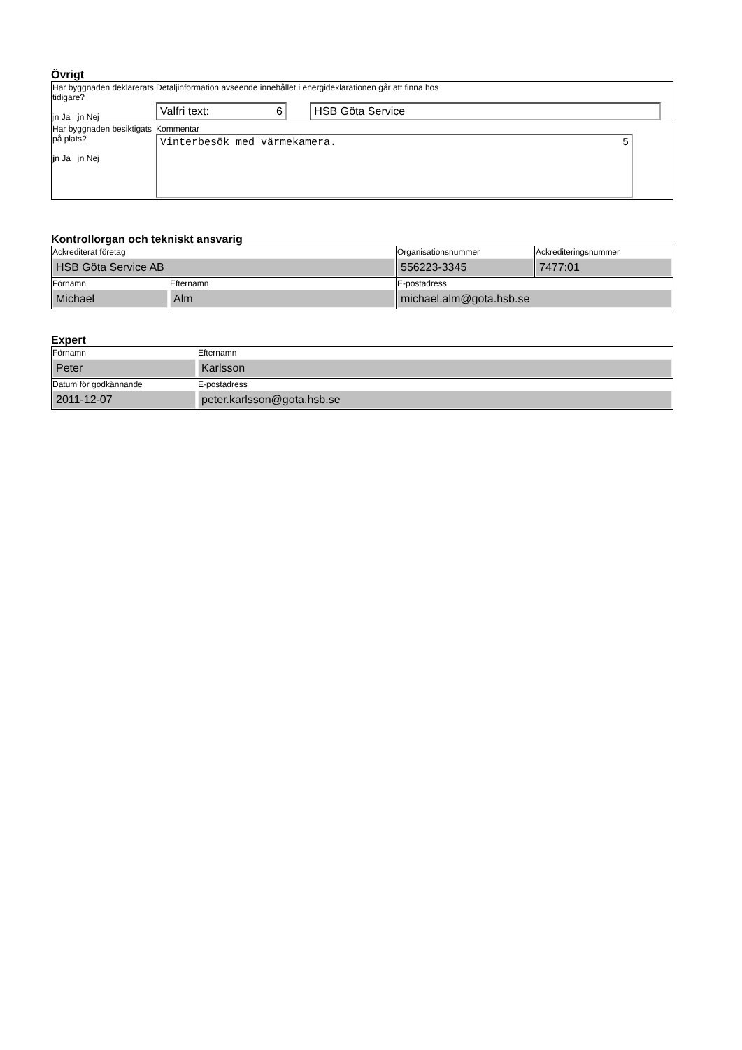Övrigt
| Har byggnaden deklarerats tidigare? j n Ja j n Nej | Detaljinformation avseende innehållet i energideklarationen går att finna hos Valfri text: 6 HSB Göta Service |
| Har byggnaden besiktigats på plats? j n Ja j n Nej | Kommentar Vinterbesök med värmekamera. 5 |
Kontrollorgan och tekniskt ansvarig
| Ackrediterat företag HSB Göta Service AB | | Organisationsnummer 556223-3345 | Ackrediteringsnummer 7477:01 |
| Förnamn Michael | Efternamn Alm | E-postadress michael.alm@gota.hsb.se | |
Expert
| Förnamn Peter | Efternamn Karlsson |
| Datum för godkännande 2011-12-07 | E-postadress peter.karlsson@gota.hsb.se |